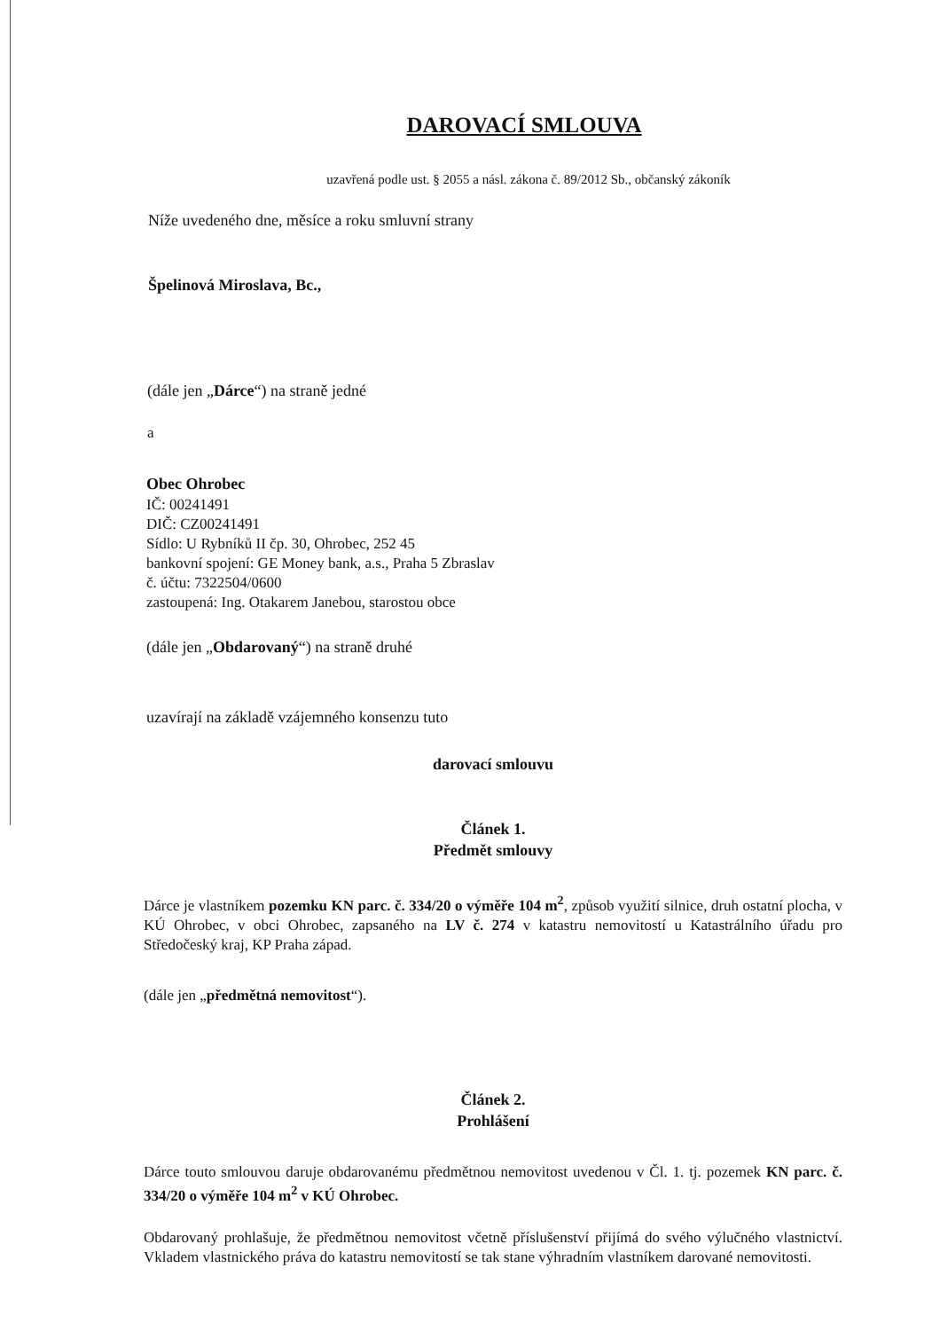DAROVACÍ SMLOUVA
uzavřená podle ust. § 2055 a násl. zákona č. 89/2012 Sb., občanský zákoník
Níže uvedeného dne, měsíce a roku smluvní strany
Špelinová Miroslava, Bc.,
(dále jen „Dárce“) na straně jedné
a
Obec Ohrobec
IČ: 00241491
DIČ: CZ00241491
Sídlo: U Rybníků II čp. 30, Ohrobec, 252 45
bankovní spojení: GE Money bank, a.s., Praha 5 Zbraslav
č. účtu: 7322504/0600
zastoupená: Ing. Otakarem Janebou, starostou obce
(dále jen „Obdarovaný“) na straně druhé
uzavírají na základě vzájemného konsenzu tuto
darovací smlouvu
Článek 1.
Předmět smlouvy
Dárce je vlastníkem pozemku KN parc. č. 334/20 o výměře 104 m<sup>2</sup>, způsob využití silnice, druh ostatní plocha, v KÚ Ohrobec, v obci Ohrobec, zapsaného na LV č. 274 v katastru nemovitostí u Katastrálního úřadu pro Středočeský kraj, KP Praha západ.
(dále jen „předmětná nemovitost“).
Článek 2.
Prohlášení
Dárce touto smlouvou daruje obdarovanému předmětnou nemovitost uvedenou v Čl. 1. tj. pozemek KN parc. č. 334/20 o výměře 104 m<sup>2</sup> v KÚ Ohrobec.
Obdarovaný prohlašuje, že předmětnou nemovitost včetně příslušenství přijímá do svého výlučného vlastnictví. Vkladem vlastnického práva do katastru nemovitostí se tak stane výhradním vlastníkem darované nemovitosti.